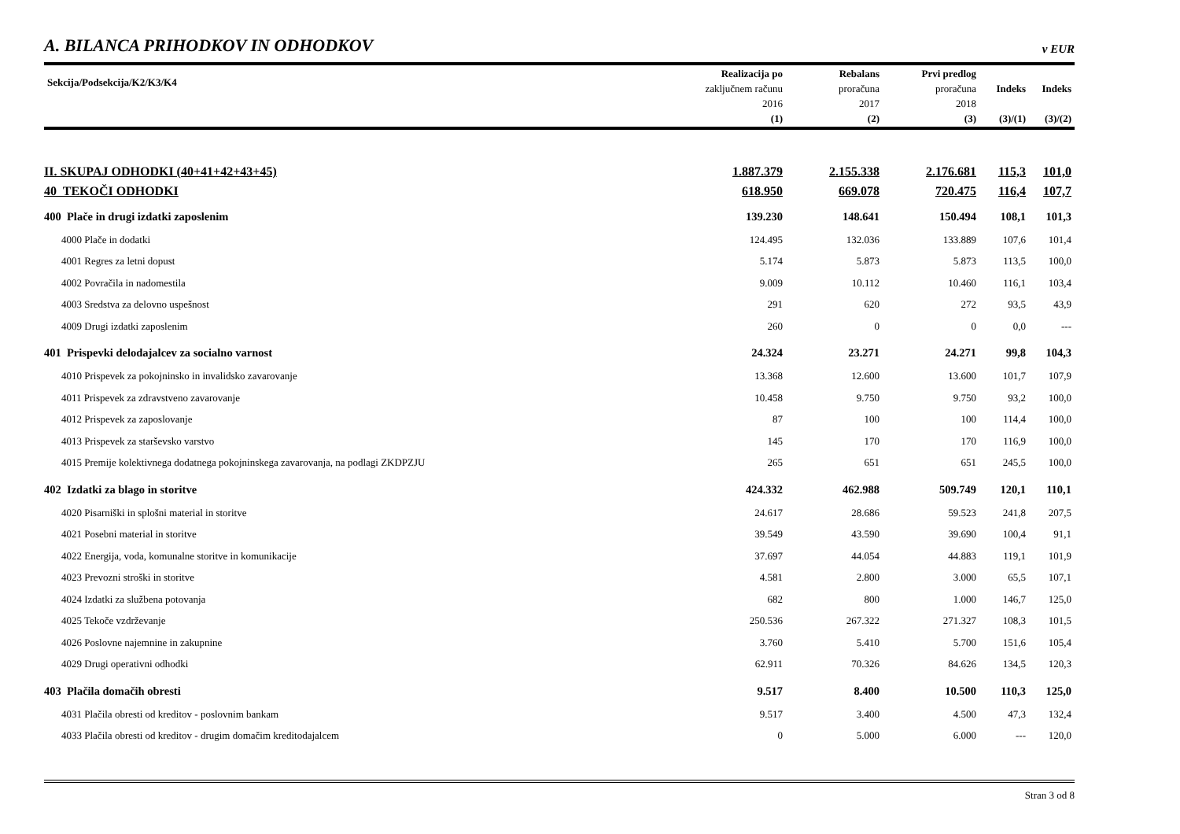A. BILANCA PRIHODKOV IN ODHODKOV v EUR
| Sekcija/Podsekcija/K2/K3/K4 | Realizacija po zaključnem računu 2016 (1) | Rebalans proračuna 2017 (2) | Prvi predlog proračuna 2018 (3) | Indeks (3)/(1) | Indeks (3)/(2) |
| --- | --- | --- | --- | --- | --- |
| II. SKUPAJ ODHODKI (40+41+42+43+45) | 1.887.379 | 2.155.338 | 2.176.681 | 115,3 | 101,0 |
| 40 TEKOČI ODHODKI | 618.950 | 669.078 | 720.475 | 116,4 | 107,7 |
| 400 Plače in drugi izdatki zaposlenim | 139.230 | 148.641 | 150.494 | 108,1 | 101,3 |
| 4000 Plače in dodatki | 124.495 | 132.036 | 133.889 | 107,6 | 101,4 |
| 4001 Regres za letni dopust | 5.174 | 5.873 | 5.873 | 113,5 | 100,0 |
| 4002 Povračila in nadomestila | 9.009 | 10.112 | 10.460 | 116,1 | 103,4 |
| 4003 Sredstva za delovno uspešnost | 291 | 620 | 272 | 93,5 | 43,9 |
| 4009 Drugi izdatki zaposlenim | 260 | 0 | 0 | 0,0 | --- |
| 401 Prispevki delodajalcev za socialno varnost | 24.324 | 23.271 | 24.271 | 99,8 | 104,3 |
| 4010 Prispevek za pokojninsko in invalidsko zavarovanje | 13.368 | 12.600 | 13.600 | 101,7 | 107,9 |
| 4011 Prispevek za zdravstveno zavarovanje | 10.458 | 9.750 | 9.750 | 93,2 | 100,0 |
| 4012 Prispevek za zaposlovanje | 87 | 100 | 100 | 114,4 | 100,0 |
| 4013 Prispevek za starševsko varstvo | 145 | 170 | 170 | 116,9 | 100,0 |
| 4015 Premije kolektivnega dodatnega pokojninskega zavarovanja, na podlagi ZKDPZJU | 265 | 651 | 651 | 245,5 | 100,0 |
| 402 Izdatki za blago in storitve | 424.332 | 462.988 | 509.749 | 120,1 | 110,1 |
| 4020 Pisarniški in splošni material in storitve | 24.617 | 28.686 | 59.523 | 241,8 | 207,5 |
| 4021 Posebni material in storitve | 39.549 | 43.590 | 39.690 | 100,4 | 91,1 |
| 4022 Energija, voda, komunalne storitve in komunikacije | 37.697 | 44.054 | 44.883 | 119,1 | 101,9 |
| 4023 Prevozni stroški in storitve | 4.581 | 2.800 | 3.000 | 65,5 | 107,1 |
| 4024 Izdatki za službena potovanja | 682 | 800 | 1.000 | 146,7 | 125,0 |
| 4025 Tekoče vzdrževanje | 250.536 | 267.322 | 271.327 | 108,3 | 101,5 |
| 4026 Poslovne najemnine in zakupnine | 3.760 | 5.410 | 5.700 | 151,6 | 105,4 |
| 4029 Drugi operativni odhodki | 62.911 | 70.326 | 84.626 | 134,5 | 120,3 |
| 403 Plačila domačih obresti | 9.517 | 8.400 | 10.500 | 110,3 | 125,0 |
| 4031 Plačila obresti od kreditov - poslovnim bankam | 9.517 | 3.400 | 4.500 | 47,3 | 132,4 |
| 4033 Plačila obresti od kreditov - drugim domačim kreditodajalcem | 0 | 5.000 | 6.000 | --- | 120,0 |
Stran 3 od 8